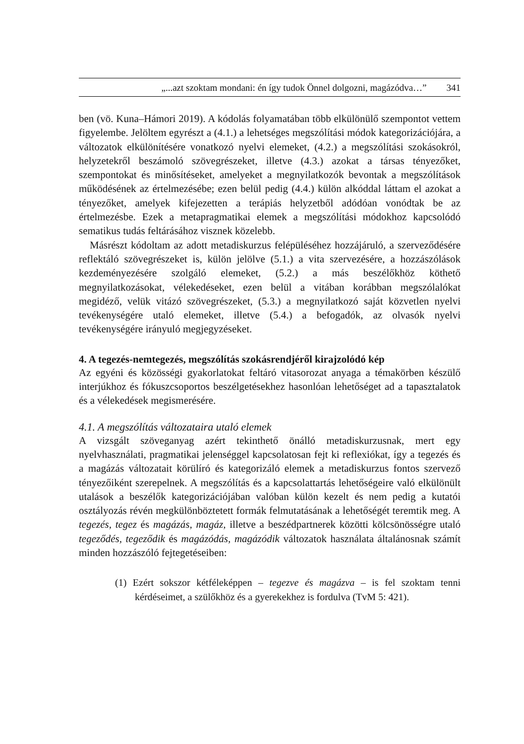„...azt szoktam mondani: én így tudok Önnel dolgozni, magázódva…” 341
ben (vö. Kuna–Hámori 2019). A kódolás folyamatában több elkülönülő szempontot vettem figyelembe. Jelöltem egyrészt a (4.1.) a lehetséges megszólítási módok kategorizációjára, a változatok elkülönítésére vonatkozó nyelvi elemeket, (4.2.) a megszólítási szokásokról, helyzetekről beszámoló szövegrészeket, illetve (4.3.) azokat a társas tényezőket, szempontokat és minősítéseket, amelyeket a megnyilatkozók bevontak a megszólítások működésének az értelmezésébe; ezen belül pedig (4.4.) külön alkóddal láttam el azokat a tényezőket, amelyek kifejezetten a terápiás helyzetből adódóan vonódtak be az értelmezésbe. Ezek a metapragmatikai elemek a megszólítási módokhoz kapcsolódó sematikus tudás feltárásához visznek közelebb.
Másrészt kódoltam az adott metadiskurzus felépüléséhez hozzájáruló, a szerveződésére reflektáló szövegrészeket is, külön jelölve (5.1.) a vita szervezésére, a hozzászólások kezdeményezésére szolgáló elemeket, (5.2.) a más beszélőkhöz köthető megnyilatkozásokat, vélekedéseket, ezen belül a vitában korábban megszólalókat megidéző, velük vitázó szövegrészeket, (5.3.) a megnyilatkozó saját közvetlen nyelvi tevékenységére utaló elemeket, illetve (5.4.) a befogadók, az olvasók nyelvi tevékenységére irányuló megjegyzéseket.
4. A tegezés-nemtegezés, megszólítás szokásrendjéről kirajzolódó kép
Az egyéni és közösségi gyakorlatokat feltáró vitasorozat anyaga a témakörben készülő interjúkhoz és fókuszcsoportos beszélgetésekhez hasonlóan lehetőséget ad a tapasztalatok és a vélekedések megismerésére.
4.1. A megszólítás változataira utaló elemek
A vizsgált szöveganyag azért tekinthető önálló metadiskurzusnak, mert egy nyelvhasználati, pragmatikai jelenséggel kapcsolatosan fejt ki reflexiókat, így a tegezés és a magázás változatait körülíró és kategorizáló elemek a metadiskurzus fontos szervező tényezőiként szerepelnek. A megszólítás és a kapcsolattartás lehetőségeire való elkülönült utalások a beszélők kategorizációjában valóban külön kezelt és nem pedig a kutatói osztályozás révén megkülönböztetett formák felmutatásának a lehetőségét teremtik meg. A tegezés, tegez és magázás, magáz, illetve a beszédpartnerek közötti kölcsönösségre utaló tegeződés, tegeződik és magázódás, magázódik változatok használata általánosnak számít minden hozzászóló fejtegetéseiben:
(1) Ezért sokszor kétféleképpen – tegezve és magázva – is fel szoktam tenni kérdéseimet, a szülőkhöz és a gyerekekhez is fordulva (TvM 5: 421).